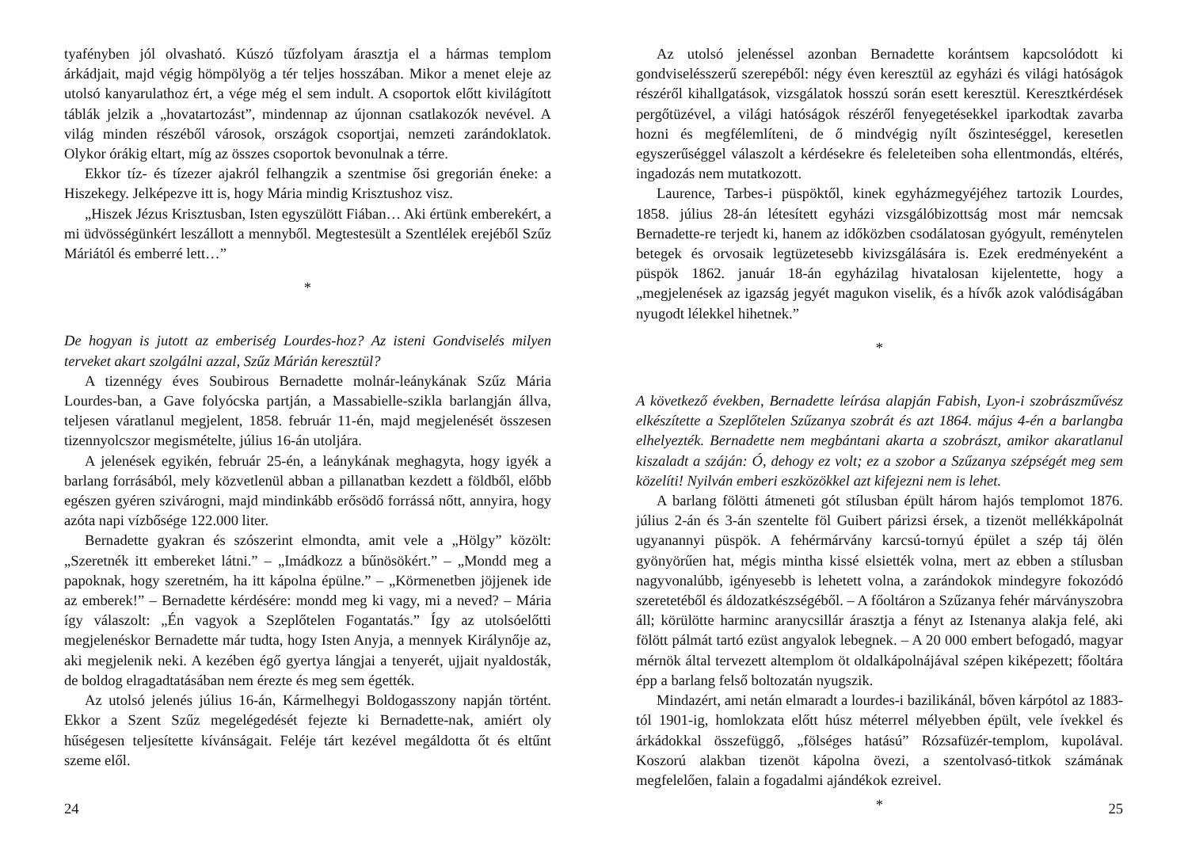tyafényben jól olvasható. Kúszó tűzfolyam árasztja el a hármas templom árkádjait, majd végig hömpölyög a tér teljes hosszában. Mikor a menet eleje az utolsó kanyarulathoz ért, a vége még el sem indult. A csoportok előtt kivilágított táblák jelzik a „hovatartozást”, mindennap az újonnan csatlakozók nevével. A világ minden részéből városok, országok csoportjai, nemzeti zarándoklatok. Olykor órákig eltart, míg az összes csoportok bevonulnak a térre.
Ekkor tíz- és tízezer ajakról felhangzik a szentmise ősi gregorián éneke: a Hiszekegy. Jelképezve itt is, hogy Mária mindig Krisztushoz visz.
„Hiszek Jézus Krisztusban, Isten egyszülött Fiában… Aki értünk emberekért, a mi üdvösségünkért leszállott a mennyből. Megtestesült a Szentlélek erejéből Szűz Máriától és emberré lett…”
*
De hogyan is jutott az emberiség Lourdes-hoz? Az isteni Gondviselés milyen terveket akart szolgálni azzal, Szűz Márián keresztül?
A tizennégy éves Soubirous Bernadette molnár-leánykának Szűz Mária Lourdes-ban, a Gave folyócska partján, a Massabielle-szikla barlangján állva, teljesen váratlanul megjelent, 1858. február 11-én, majd megjelenését összesen tizennyolcszor megismételte, július 16-án utoljára.
A jelenések egyikén, február 25-én, a leánykának meghagyta, hogy igyék a barlang forrásából, mely közvetlenül abban a pillanatban kezdett a földből, előbb egészen gyéren szivárogni, majd mindinkább erősödő forrássá nőtt, annyira, hogy azóta napi vízbősége 122.000 liter.
Bernadette gyakran és szószerint elmondta, amit vele a „Hölgy” közölt: „Szeretnék itt embereket látni.” – „Imádkozz a bűnösökért.” – „Mondd meg a papoknak, hogy szeretném, ha itt kápolna épülne.” – „Körmenetben jöjjenek ide az emberek!” – Bernadette kérdésére: mondd meg ki vagy, mi a neved? – Mária így válaszolt: „Én vagyok a Szeplőtelen Fogantatás.” Így az utolsóelőtti megjelenéskor Bernadette már tudta, hogy Isten Anyja, a mennyek Királynője az, aki megjelenik neki. A kezében égő gyertya lángjai a tenyerét, ujjait nyaldosták, de boldog elragadtatásában nem érezte és meg sem égették.
Az utolsó jelenés július 16-án, Kármelhegyi Boldogasszony napján történt. Ekkor a Szent Szűz megelégedését fejezte ki Bernadette-nak, amiért oly hűségesen teljesítette kívánságait. Feléje tárt kezével megáldotta őt és eltűnt szeme elől.
24
Az utolsó jelenéssel azonban Bernadette korántsem kapcsolódott ki gondviselésszerű szerepéből: négy éven keresztül az egyházi és világi hatóságok részéről kihallgatások, vizsgálatok hosszú során esett keresztül. Keresztkérdések pergőtüzével, a világi hatóságok részéről fenyegetésekkel iparkodtak zavarba hozni és megfélemlíteni, de ő mindvégig nyílt őszinteséggel, keresetlen egyszerűséggel válaszolt a kérdésekre és feleleteiben soha ellentmondás, eltérés, ingadozás nem mutatkozott.
Laurence, Tarbes-i püspöktől, kinek egyházmegyéjéhez tartozik Lourdes, 1858. július 28-án létesített egyházi vizsgálóbizottság most már nemcsak Bernadette-re terjedt ki, hanem az időközben csodálatosan gyógyult, reménytelen betegek és orvosaik legtüzetesebb kivizsgálására is. Ezek eredményeként a püspök 1862. január 18-án egyházilag hivatalosan kijelentette, hogy a „megjelenések az igazság jegyét magukon viselik, és a hívők azok valódiságában nyugodt lélekkel hihetnek.”
*
A következő években, Bernadette leírása alapján Fabish, Lyon-i szobrászművész elkészítette a Szeplőtelen Szűzanya szobrát és azt 1864. május 4-én a barlangba elhelyezték. Bernadette nem megbántani akarta a szobrászt, amikor akaratlanul kiszaladt a száján: Ó, dehogy ez volt; ez a szobor a Szűzanya szépségét meg sem közelíti! Nyilván emberi eszközökkel azt kifejezni nem is lehet.
A barlang fölötti átmeneti gót stílusban épült három hajós templomot 1876. július 2-án és 3-án szentelte föl Guibert párizsi érsek, a tizenöt mellékkápolnát ugyanannyi püspök. A fehérmárvány karcsú-tornyú épület a szép táj ölén gyönyörűen hat, mégis mintha kissé elsiették volna, mert az ebben a stílusban nagyvonalúbb, igényesebb is lehetett volna, a zarándokok mindegyre fokozódó szeretetéből és áldozatkészségéből. – A főoltáron a Szűzanya fehér márványszobra áll; körülötte harminc aranycsillár árasztja a fényt az Istenanya alakja felé, aki fölött pálmát tartó ezüst angyalok lebegnek. – A 20 000 embert befogadó, magyar mérnök által tervezett altemplom öt oldalkápolnájával szépen kiképezett; főoltára épp a barlang felső boltozatán nyugszik.
Mindazért, ami netán elmaradt a lourdes-i bazilikánál, bőven kárpótol az 1883-tól 1901-ig, homlokzata előtt húsz méterrel mélyebben épült, vele ívekkel és árkádokkal összefüggő, „fölséges hatású” Rózsafüzér-templom, kupolával. Koszorú alakban tizenöt kápolna övezi, a szentolvasó-titkok számának megfelelően, falain a fogadalmi ajándékok ezreivel.
*
25